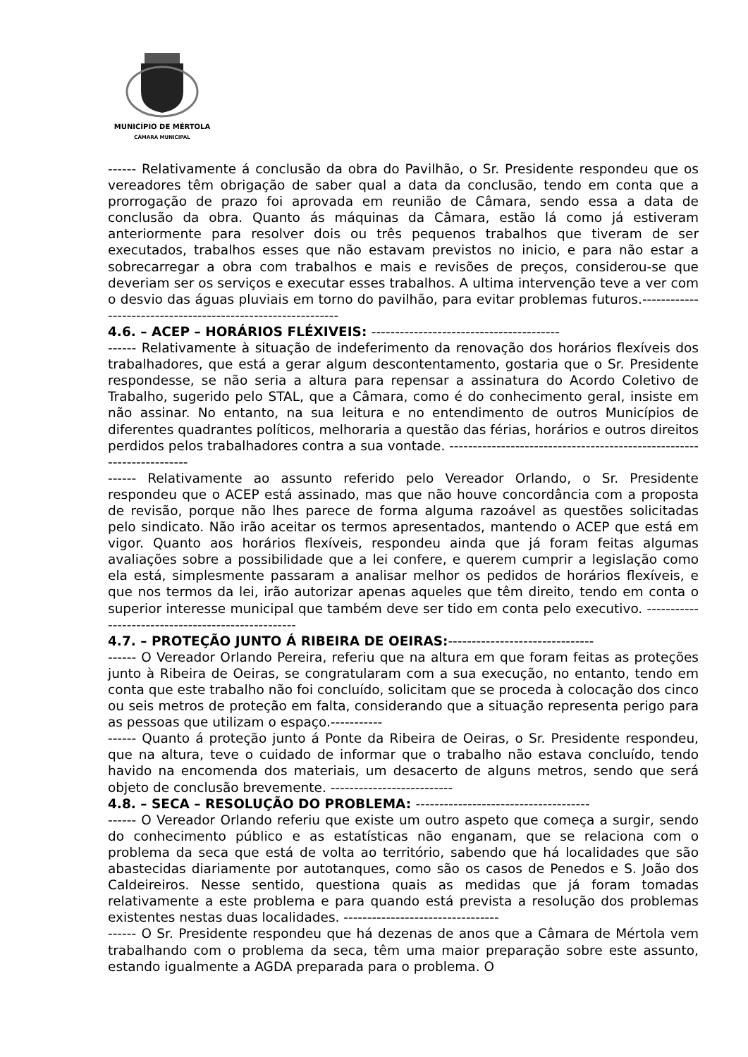MUNICÍPIO DE MÉRTOLA
CÂMARA MUNICIPAL
------ Relativamente á conclusão da obra do Pavilhão, o Sr. Presidente respondeu que os vereadores têm obrigação de saber qual a data da conclusão, tendo em conta que a prorrogação de prazo foi aprovada em reunião de Câmara, sendo essa a data de conclusão da obra. Quanto ás máquinas da Câmara, estão lá como já estiveram anteriormente para resolver dois ou três pequenos trabalhos que tiveram de ser executados, trabalhos esses que não estavam previstos no inicio, e para não estar a sobrecarregar a obra com trabalhos e mais e revisões de preços, considerou-se que deveriam ser os serviços e executar esses trabalhos. A ultima intervenção teve a ver com o desvio das águas pluviais em torno do pavilhão, para evitar problemas futuros.-------------------------------------------------------------
4.6. – ACEP – HORÁRIOS FLÉXIVEIS: ----------------------------------------
------ Relativamente à situação de indeferimento da renovação dos horários flexíveis dos trabalhadores, que está a gerar algum descontentamento, gostaria que o Sr. Presidente respondesse, se não seria a altura para repensar a assinatura do Acordo Coletivo de Trabalho, sugerido pelo STAL, que a Câmara, como é do conhecimento geral, insiste em não assinar. No entanto, na sua leitura e no entendimento de outros Municípios de diferentes quadrantes políticos, melhoraria a questão das férias, horários e outros direitos perdidos pelos trabalhadores contra a sua vontade. ----------------------------------------------------------------------
------ Relativamente ao assunto referido pelo Vereador Orlando, o Sr. Presidente respondeu que o ACEP está assinado, mas que não houve concordância com a proposta de revisão, porque não lhes parece de forma alguma razoável as questões solicitadas pelo sindicato. Não irão aceitar os termos apresentados, mantendo o ACEP que está em vigor. Quanto aos horários flexíveis, respondeu ainda que já foram feitas algumas avaliações sobre a possibilidade que a lei confere, e querem cumprir a legislação como ela está, simplesmente passaram a analisar melhor os pedidos de horários flexíveis, e que nos termos da lei, irão autorizar apenas aqueles que têm direito, tendo em conta o superior interesse municipal que também deve ser tido em conta pelo executivo. ---------------------------------------------------
4.7. – PROTEÇÃO JUNTO Á RIBEIRA DE OEIRAS:-------------------------------
------ O Vereador Orlando Pereira, referiu que na altura em que foram feitas as proteções junto à Ribeira de Oeiras, se congratularam com a sua execução, no entanto, tendo em conta que este trabalho não foi concluído, solicitam que se proceda à colocação dos cinco ou seis metros de proteção em falta, considerando que a situação representa perigo para as pessoas que utilizam o espaço.-----------
------ Quanto á proteção junto á Ponte da Ribeira de Oeiras, o Sr. Presidente respondeu, que na altura, teve o cuidado de informar que o trabalho não estava concluído, tendo havido na encomenda dos materiais, um desacerto de alguns metros, sendo que será objeto de conclusão brevemente. --------------------------
4.8. – SECA – RESOLUÇÃO DO PROBLEMA: -------------------------------------
------ O Vereador Orlando referiu que existe um outro aspeto que começa a surgir, sendo do conhecimento público e as estatísticas não enganam, que se relaciona com o problema da seca que está de volta ao território, sabendo que há localidades que são abastecidas diariamente por autotanques, como são os casos de Penedos e S. João dos Caldeireiros. Nesse sentido, questiona quais as medidas que já foram tomadas relativamente a este problema e para quando está prevista a resolução dos problemas existentes nestas duas localidades. ---------------------------------
------ O Sr. Presidente respondeu que há dezenas de anos que a Câmara de Mértola vem trabalhando com o problema da seca, têm uma maior preparação sobre este assunto, estando igualmente a AGDA preparada para o problema. O